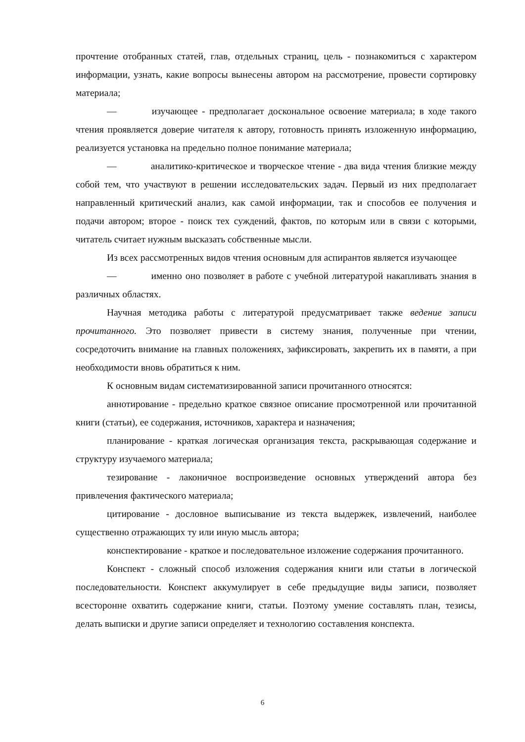прочтение отобранных статей, глав, отдельных страниц, цель - познакомиться с характером информации, узнать, какие вопросы вынесены автором на рассмотрение, провести сортировку материала;
— изучающее - предполагает доскональное освоение материала; в ходе такого чтения проявляется доверие читателя к автору, готовность принять изложенную информацию, реализуется установка на предельно полное понимание материала;
— аналитико-критическое и творческое чтение - два вида чтения близкие между собой тем, что участвуют в решении исследовательских задач. Первый из них предполагает направленный критический анализ, как самой информации, так и способов ее получения и подачи автором; второе - поиск тех суждений, фактов, по которым или в связи с которыми, читатель считает нужным высказать собственные мысли.
Из всех рассмотренных видов чтения основным для аспирантов является изучающее
— именно оно позволяет в работе с учебной литературой накапливать знания в различных областях.
Научная методика работы с литературой предусматривает также ведение записи прочитанного. Это позволяет привести в систему знания, полученные при чтении, сосредоточить внимание на главных положениях, зафиксировать, закрепить их в памяти, а при необходимости вновь обратиться к ним.
К основным видам систематизированной записи прочитанного относятся:
аннотирование - предельно краткое связное описание просмотренной или прочитанной книги (статьи), ее содержания, источников, характера и назначения;
планирование - краткая логическая организация текста, раскрывающая содержание и структуру изучаемого материала;
тезирование - лаконичное воспроизведение основных утверждений автора без привлечения фактического материала;
цитирование - дословное выписывание из текста выдержек, извлечений, наиболее существенно отражающих ту или иную мысль автора;
конспектирование - краткое и последовательное изложение содержания прочитанного.
Конспект - сложный способ изложения содержания книги или статьи в логической последовательности. Конспект аккумулирует в себе предыдущие виды записи, позволяет всесторонне охватить содержание книги, статьи. Поэтому умение составлять план, тезисы, делать выписки и другие записи определяет и технологию составления конспекта.
6